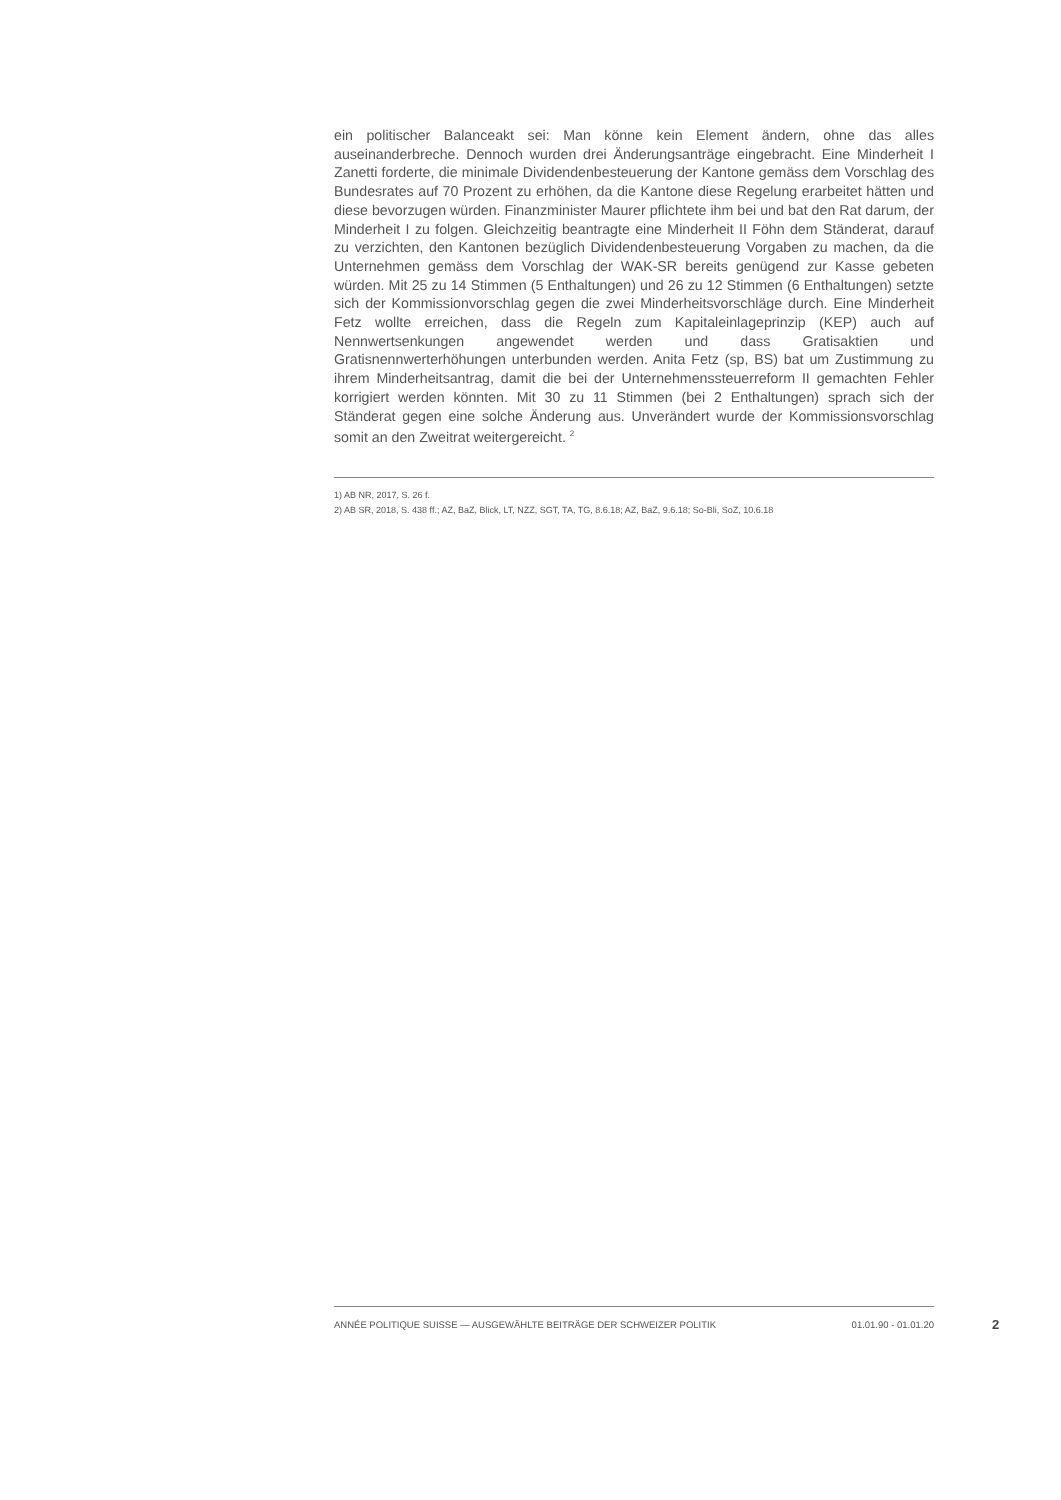ein politischer Balanceakt sei: Man könne kein Element ändern, ohne das alles auseinanderbreche. Dennoch wurden drei Änderungsanträge eingebracht. Eine Minderheit I Zanetti forderte, die minimale Dividendenbesteuerung der Kantone gemäss dem Vorschlag des Bundesrates auf 70 Prozent zu erhöhen, da die Kantone diese Regelung erarbeitet hätten und diese bevorzugen würden. Finanzminister Maurer pflichtete ihm bei und bat den Rat darum, der Minderheit I zu folgen. Gleichzeitig beantragte eine Minderheit II Föhn dem Ständerat, darauf zu verzichten, den Kantonen bezüglich Dividendenbesteuerung Vorgaben zu machen, da die Unternehmen gemäss dem Vorschlag der WAK-SR bereits genügend zur Kasse gebeten würden. Mit 25 zu 14 Stimmen (5 Enthaltungen) und 26 zu 12 Stimmen (6 Enthaltungen) setzte sich der Kommissionvorschlag gegen die zwei Minderheitsvorschläge durch. Eine Minderheit Fetz wollte erreichen, dass die Regeln zum Kapitaleinlageprinzip (KEP) auch auf Nennwertsenkungen angewendet werden und dass Gratisaktien und Gratisnennwerterhöhungen unterbunden werden. Anita Fetz (sp, BS) bat um Zustimmung zu ihrem Minderheitsantrag, damit die bei der Unternehmenssteuerreform II gemachten Fehler korrigiert werden könnten. Mit 30 zu 11 Stimmen (bei 2 Enthaltungen) sprach sich der Ständerat gegen eine solche Änderung aus. Unverändert wurde der Kommissionsvorschlag somit an den Zweitrat weitergereicht. <sup>2</sup>
1) AB NR, 2017, S. 26 f.
2) AB SR, 2018, S. 438 ff.; AZ, BaZ, Blick, LT, NZZ, SGT, TA, TG, 8.6.18; AZ, BaZ, 9.6.18; So-Bli, SoZ, 10.6.18
ANNÉE POLITIQUE SUISSE — AUSGEWÄHLTE BEITRÄGE DER SCHWEIZER POLITIK 01.01.90 - 01.01.20
2